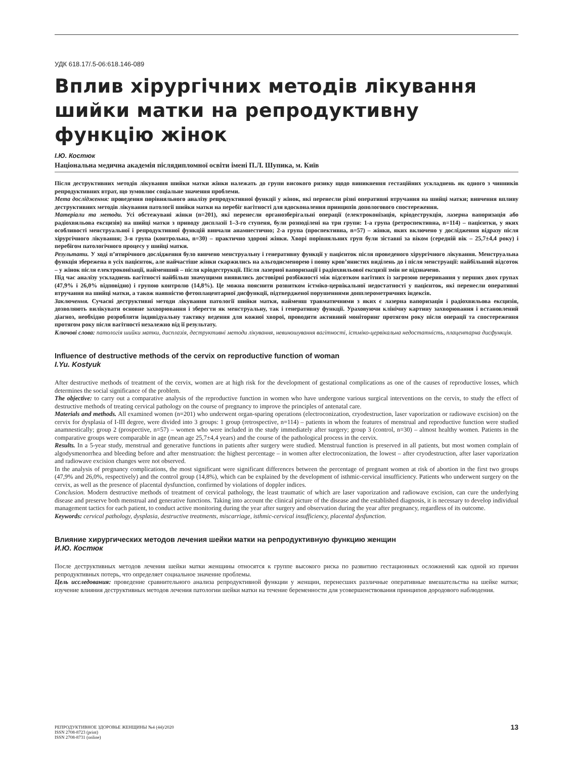УДК 618.17/.5-06:618.146-089
Вплив хірургічних методів лікування шийки матки на репродуктивну функцію жінок
І.Ю. Костюк
Національна медична академія післядипломної освіти імені П.Л. Шупика, м. Київ
Після деструктивних методів лікування шийки матки жінки належать до групи високого ризику щодо виникнення гестаційних ускладнень як одного з чинників репродуктивних втрат, що зумовлює соціальне значення проблеми.
Мета дослідження: проведення порівняльного аналізу репродуктивної функції у жінок, які перенесли різні оперативні втручання на шийці матки; вивчення впливу деструктивних методів лікування патології шийки матки на перебіг вагітності для вдосконалення принципів допологового спостереження.
Матеріали та методи. Усі обстежувані жінки (n=201), які перенесли органозберігальні операції (електроконізація, кріодеструкція, лазерна вапоризація або радіохвильова ексцизія) на шийці матки з приводу дисплазії 1–3-го ступеня, були розподілені на три групи: 1-а група (ретроспективна, n=114) – пацієнтки, у яких особливості менструальної і репродуктивної функцій вивчали анамнестично; 2-а група (проспективна, n=57) – жінки, яких включено у дослідження відразу після хірургічного лікування; 3-я група (контрольна, n=30) – практично здорові жінки. Хворі порівняльних груп були зіставні за віком (середній вік – 25,7±4,4 року) і перебігом патологічного процесу у шийці матки.
Результати. У ході п’ятирічного дослідження було вивчено менструальну і генеративну функції у пацієнток після проведеного хірургічного лікування. Менструальна функція збережена в усіх пацієнток, але найчастіше жінки скаржились на альгодисменорею і появу кров’янистих виділень до і після менструації: найбільший відсоток – у жінок після електроконізації, найменший – після кріодеструкції. Після лазерної вапоризації і радіохвильової ексцизії змін не відзначено.
Під час аналізу ускладнень вагітності найбільш значущими виявились достовірні розбіжності між відсотком вагітних із загрозою переривання у перших двох групах (47,9% і 26,0% відповідно) і групою контролю (14,8%). Це можна пояснити розвитком істміко-цервікальної недостатності у пацієнток, які перенесли оперативні втручання на шийці матки, а також наявністю фетоплацентарної дисфункції, підтвердженої порушеннями допплерометричних індексів.
Заключення. Сучасні деструктивні методи лікування патології шийки матки, найменш травматичними з яких є лазерна вапоризація і радіохвильова ексцизія, дозволяють вилікувати основне захворювання і зберегти як менструальну, так і генеративну функції. Ураховуючи клінічну картину захворювання і встановлений діагноз, необхідно розробляти індивідуальну тактику ведення для кожної хворої, проводити активний моніторинг протягом року після операції та спостереження протягом року після вагітності незалежно від її результату.
Ключові слова: патологія шийки матки, дисплазія, деструктивні методи лікування, невиношування вагітності, істміко-цервікальна недостатність, плацентарна дисфункція.
Influence of destructive methods of the cervix on reproductive function of woman
I.Yu. Kostyuk
After destructive methods of treatment of the cervix, women are at high risk for the development of gestational complications as one of the causes of reproductive losses, which determines the social significance of the problem.
The objective: to carry out a comparative analysis of the reproductive function in women who have undergone various surgical interventions on the cervix, to study the effect of destructive methods of treating cervical pathology on the course of pregnancy to improve the principles of antenatal care.
Materials and methods. All examined women (n=201) who underwent organ-sparing operations (electroconization, cryodestruction, laser vaporization or radiowave excision) on the cervix for dysplasia of I-III degree, were divided into 3 groups: 1 group (retrospective, n=114) – patients in whom the features of menstrual and reproductive function were studied anamnestically; group 2 (prospective, n=57) – women who were included in the study immediately after surgery; group 3 (control, n=30) – almost healthy women. Patients in the comparative groups were comparable in age (mean age 25,7±4,4 years) and the course of the pathological process in the cervix.
Results. In a 5-year study, menstrual and generative functions in patients after surgery were studied. Menstrual function is preserved in all patients, but most women complain of algodysmenorrhea and bleeding before and after menstruation: the highest percentage – in women after electroconization, the lowest – after cryodestruction, after laser vaporization and radiowave excision changes were not observed.
In the analysis of pregnancy complications, the most significant were significant differences between the percentage of pregnant women at risk of abortion in the first two groups (47,9% and 26,0%, respectively) and the control group (14,8%), which can be explained by the development of isthmic-cervical insufficiency. Patients who underwent surgery on the cervix, as well as the presence of placental dysfunction, confirmed by violations of doppler indices.
Conclusion. Modern destructive methods of treatment of cervical pathology, the least traumatic of which are laser vaporization and radiowave excision, can cure the underlying disease and preserve both menstrual and generative functions. Taking into account the clinical picture of the disease and the established diagnosis, it is necessary to develop individual management tactics for each patient, to conduct active monitoring during the year after surgery and observation during the year after pregnancy, regardless of its outcome.
Keywords: cervical pathology, dysplasia, destructive treatments, miscarriage, isthmic-cervical insufficiency, placental dysfunction.
Влияние хирургических методов лечения шейки матки на репродуктивную функцию женщин
И.Ю. Костюк
После деструктивных методов лечения шейки матки женщины относятся к группе высокого риска по развитию гестационных осложнений как одной из причин репродуктивных потерь, что определяет социальное значение проблемы.
Цель исследования: проведение сравнительного анализа репродуктивной функции у женщин, перенесших различные оперативные вмешательства на шейке матки; изучение влияния деструктивных методов лечения патологии шейки матки на течение беременности для усовершенствования принципов дородового наблюдения.
РЕПРОДУКТИВНОЕ ЗДОРОВЬЕ ЖЕНЩИНЫ №4 (44)/2020
ISSN 2708-8723 (print)
ISSN 2708-8731 (online)
13